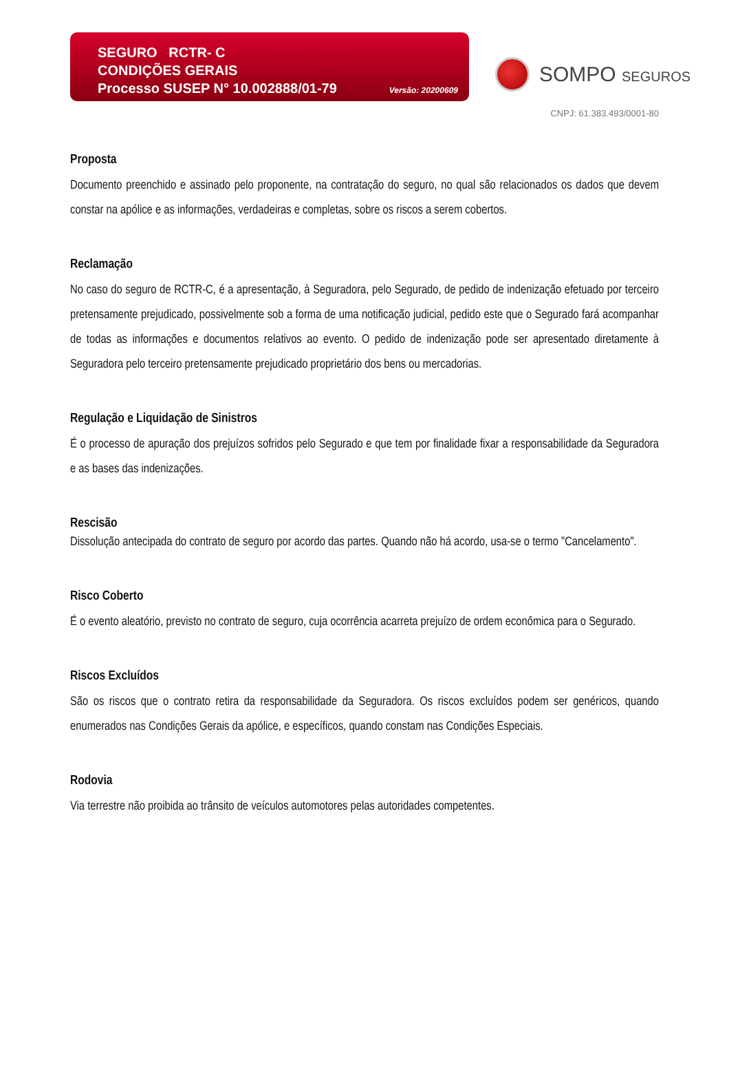SEGURO RCTR- C
CONDIÇÕES GERAIS
Processo SUSEP N° 10.002888/01-79 Versão: 20200609
SOMPO SEGUROS
CNPJ: 61.383.493/0001-80
Proposta
Documento preenchido e assinado pelo proponente, na contratação do seguro, no qual são relacionados os dados que devem constar na apólice e as informações, verdadeiras e completas, sobre os riscos a serem cobertos.
Reclamação
No caso do seguro de RCTR-C, é a apresentação, à Seguradora, pelo Segurado, de pedido de indenização efetuado por terceiro pretensamente prejudicado, possivelmente sob a forma de uma notificação judicial, pedido este que o Segurado fará acompanhar de todas as informações e documentos relativos ao evento. O pedido de indenização pode ser apresentado diretamente à Seguradora pelo terceiro pretensamente prejudicado proprietário dos bens ou mercadorias.
Regulação e Liquidação de Sinistros
É o processo de apuração dos prejuízos sofridos pelo Segurado e que tem por finalidade fixar a responsabilidade da Seguradora e as bases das indenizações.
Rescisão
Dissolução antecipada do contrato de seguro por acordo das partes. Quando não há acordo, usa-se o termo "Cancelamento".
Risco Coberto
É o evento aleatório, previsto no contrato de seguro, cuja ocorrência acarreta prejuízo de ordem econômica para o Segurado.
Riscos Excluídos
São os riscos que o contrato retira da responsabilidade da Seguradora. Os riscos excluídos podem ser genéricos, quando enumerados nas Condições Gerais da apólice, e específicos, quando constam nas Condições Especiais.
Rodovia
Via terrestre não proibida ao trânsito de veículos automotores pelas autoridades competentes.